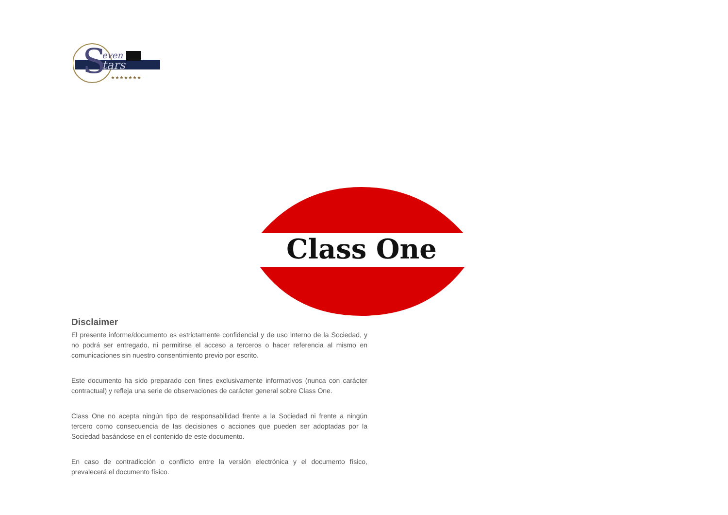S
even
tars
★★★★★★★
Class One
Disclaimer
El presente informe/documento es estrictamente confidencial y de uso interno de la Sociedad, y no podrá ser entregado, ni permitirse el acceso a terceros o hacer referencia al mismo en comunicaciones sin nuestro consentimiento previo por escrito.
Este documento ha sido preparado con fines exclusivamente informativos (nunca con carácter contractual) y refleja una serie de observaciones de carácter general sobre Class One.
Class One no acepta ningún tipo de responsabilidad frente a la Sociedad ni frente a ningún tercero como consecuencia de las decisiones o acciones que pueden ser adoptadas por la Sociedad basándose en el contenido de este documento.
En caso de contradicción o conflicto entre la versión electrónica y el documento físico, prevalecerá el documento físico.